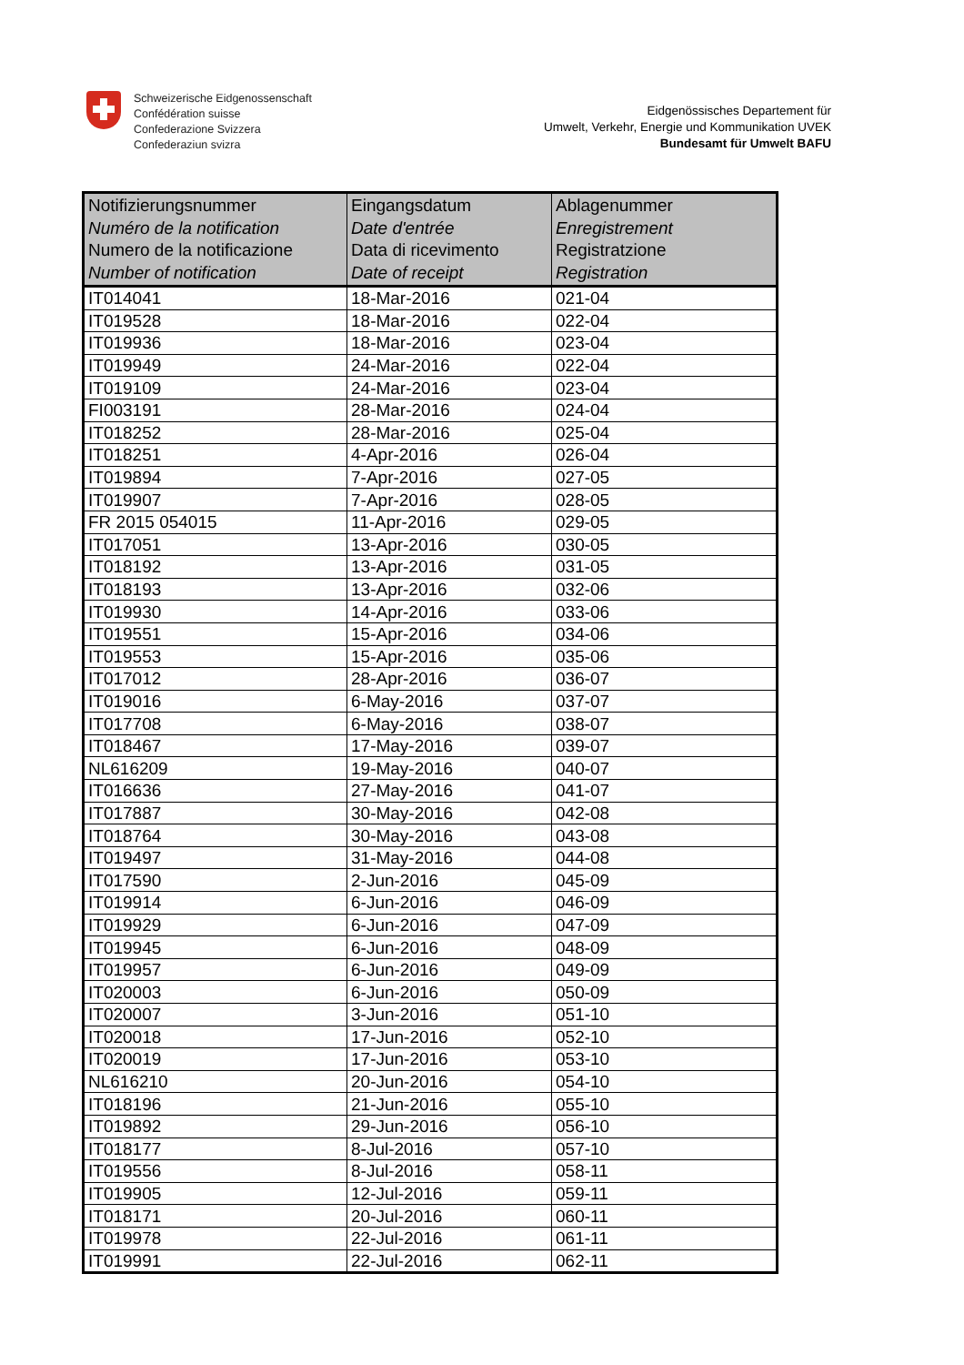Schweizerische Eidgenossenschaft
Confédération suisse
Confederazione Svizzera
Confederaziun svizra
Eidgenössisches Departement für
Umwelt, Verkehr, Energie und Kommunikation UVEK
Bundesamt für Umwelt BAFU
| Notifizierungsnummer Numéro de la notification Numero de la notificazione Number of notification | Eingangsdatum Date d'entrée Data di ricevimento Date of receipt | Ablagenummer Enregistrement Registratzione Registration |
| --- | --- | --- |
| IT014041 | 18-Mar-2016 | 021-04 |
| IT019528 | 18-Mar-2016 | 022-04 |
| IT019936 | 18-Mar-2016 | 023-04 |
| IT019949 | 24-Mar-2016 | 022-04 |
| IT019109 | 24-Mar-2016 | 023-04 |
| FI003191 | 28-Mar-2016 | 024-04 |
| IT018252 | 28-Mar-2016 | 025-04 |
| IT018251 | 4-Apr-2016 | 026-04 |
| IT019894 | 7-Apr-2016 | 027-05 |
| IT019907 | 7-Apr-2016 | 028-05 |
| FR 2015 054015 | 11-Apr-2016 | 029-05 |
| IT017051 | 13-Apr-2016 | 030-05 |
| IT018192 | 13-Apr-2016 | 031-05 |
| IT018193 | 13-Apr-2016 | 032-06 |
| IT019930 | 14-Apr-2016 | 033-06 |
| IT019551 | 15-Apr-2016 | 034-06 |
| IT019553 | 15-Apr-2016 | 035-06 |
| IT017012 | 28-Apr-2016 | 036-07 |
| IT019016 | 6-May-2016 | 037-07 |
| IT017708 | 6-May-2016 | 038-07 |
| IT018467 | 17-May-2016 | 039-07 |
| NL616209 | 19-May-2016 | 040-07 |
| IT016636 | 27-May-2016 | 041-07 |
| IT017887 | 30-May-2016 | 042-08 |
| IT018764 | 30-May-2016 | 043-08 |
| IT019497 | 31-May-2016 | 044-08 |
| IT017590 | 2-Jun-2016 | 045-09 |
| IT019914 | 6-Jun-2016 | 046-09 |
| IT019929 | 6-Jun-2016 | 047-09 |
| IT019945 | 6-Jun-2016 | 048-09 |
| IT019957 | 6-Jun-2016 | 049-09 |
| IT020003 | 6-Jun-2016 | 050-09 |
| IT020007 | 3-Jun-2016 | 051-10 |
| IT020018 | 17-Jun-2016 | 052-10 |
| IT020019 | 17-Jun-2016 | 053-10 |
| NL616210 | 20-Jun-2016 | 054-10 |
| IT018196 | 21-Jun-2016 | 055-10 |
| IT019892 | 29-Jun-2016 | 056-10 |
| IT018177 | 8-Jul-2016 | 057-10 |
| IT019556 | 8-Jul-2016 | 058-11 |
| IT019905 | 12-Jul-2016 | 059-11 |
| IT018171 | 20-Jul-2016 | 060-11 |
| IT019978 | 22-Jul-2016 | 061-11 |
| IT019991 | 22-Jul-2016 | 062-11 |